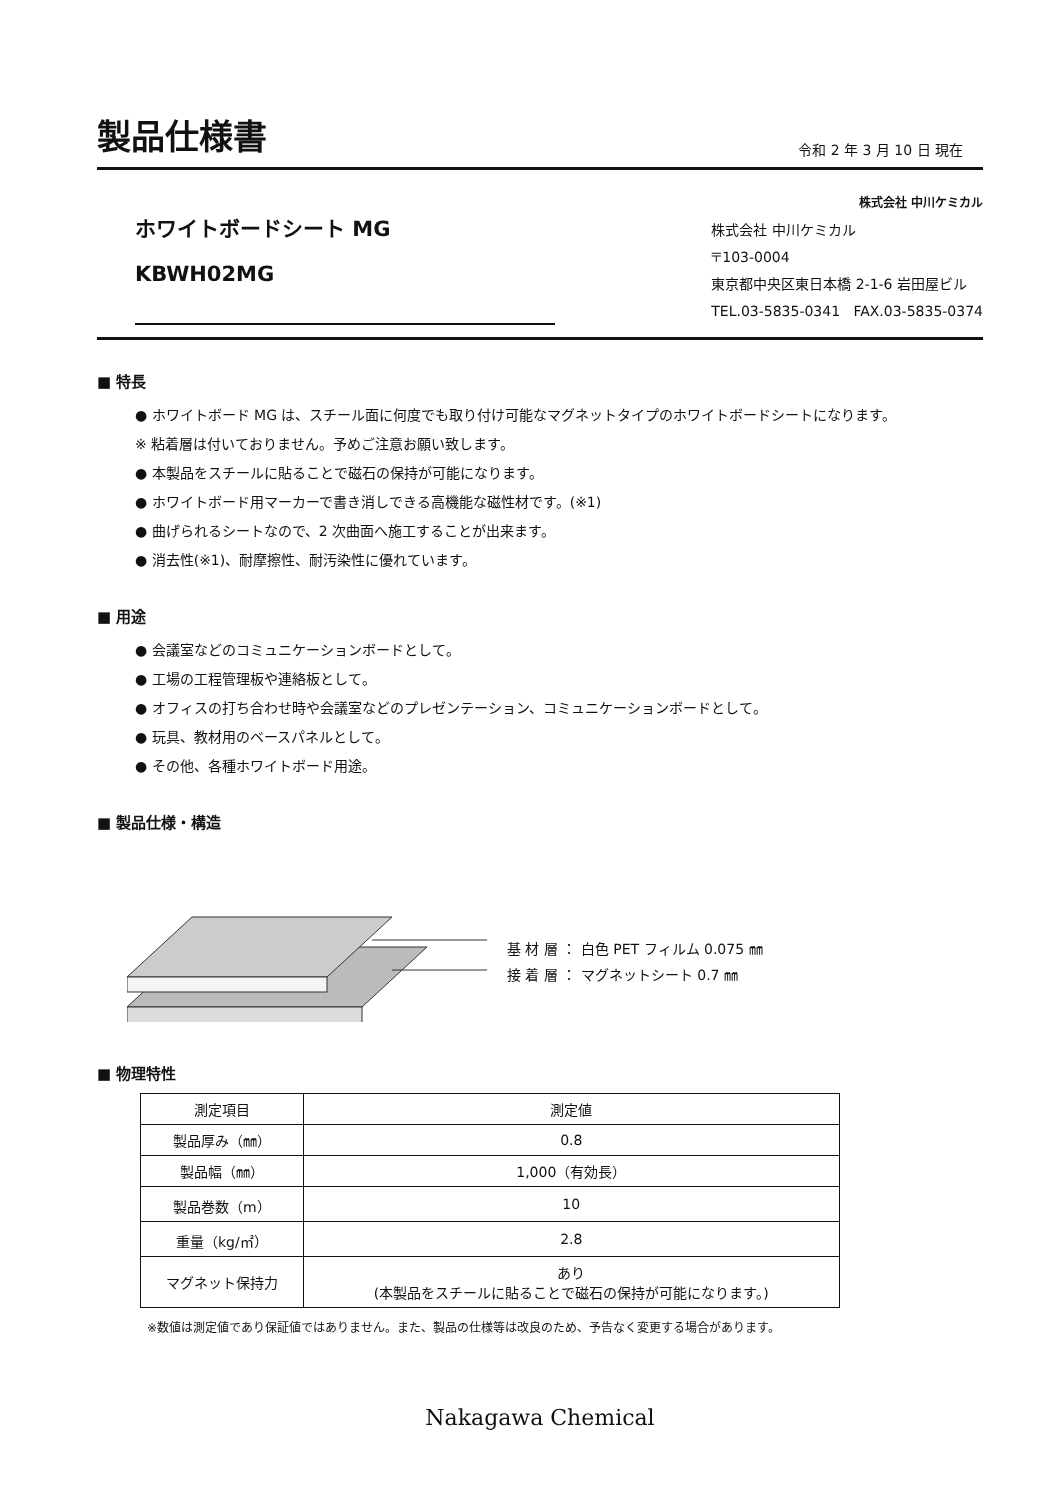製品仕様書
令和 2 年 3 月 10 日 現在
ホワイトボードシート MG
KBWH02MG
株式会社 中川ケミカル
株式会社 中川ケミカル
〒103-0004
東京都中央区東日本橋 2-1-6 岩田屋ビル
TEL.03-5835-0341 FAX.03-5835-0374
■ 特長
● ホワイトボード MG は、スチール面に何度でも取り付け可能なマグネットタイプのホワイトボードシートになります。
※ 粘着層は付いておりません。予めご注意お願い致します。
● 本製品をスチールに貼ることで磁石の保持が可能になります。
● ホワイトボード用マーカーで書き消しできる高機能な磁性材です。(※1)
● 曲げられるシートなので、2 次曲面へ施工することが出来ます。
● 消去性(※1)、耐摩擦性、耐汚染性に優れています。
■ 用途
● 会議室などのコミュニケーションボードとして。
● 工場の工程管理板や連絡板として。
● オフィスの打ち合わせ時や会議室などのプレゼンテーション、コミュニケーションボードとして。
● 玩具、教材用のベースパネルとして。
● その他、各種ホワイトボード用途。
■ 製品仕様・構造
基 材 層 ： 白色 PET フィルム 0.075 ㎜
接 着 層 ： マグネットシート 0.7 ㎜
■ 物理特性
| 測定項目 | 測定値 |
| --- | --- |
| 製品厚み（㎜） | 0.8 |
| 製品幅（㎜） | 1,000（有効長） |
| 製品巻数（m） | 10 |
| 重量（kg/㎡） | 2.8 |
| マグネット保持力 | あり (本製品をスチールに貼ることで磁石の保持が可能になります。) |
※数値は測定値であり保証値ではありません。また、製品の仕様等は改良のため、予告なく変更する場合があります。
Nakagawa Chemical